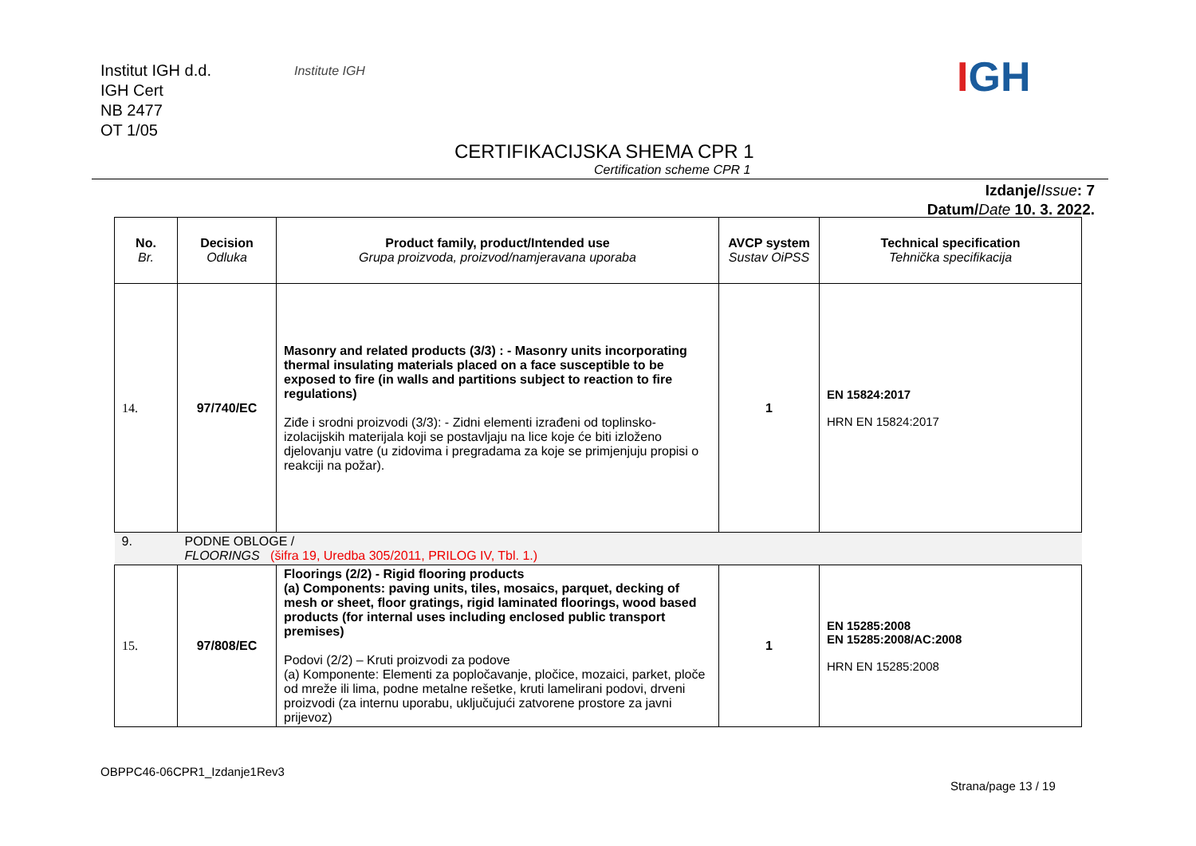Institut IGH d.d.
IGH Cert
NB 2477
OT 1/05
Institute IGH IGH
CERTIFIKACIJSKA SHEMA CPR 1
Certification scheme CPR 1
Izdanje/Issue: 7
Datum/Date 10. 3. 2022.
| No. Br. | Decision Odluka | Product family, product/Intended use Grupa proizvoda, proizvod/namjeravana uporaba | AVCP system Sustav OiPSS | Technical specification Tehnička specifikacija |
| --- | --- | --- | --- | --- |
| 14. | 97/740/EC | Masonry and related products (3/3) : - Masonry units incorporating thermal insulating materials placed on a face susceptible to be exposed to fire (in walls and partitions subject to reaction to fire regulations) Ziđe i srodni proizvodi (3/3): - Zidni elementi izrađeni od toplinsko-izolacijskih materijala koji se postavljaju na lice koje će biti izloženo djelovanju vatre (u zidovima i pregradama za koje se primjenjuju propisi o reakciji na požar). | 1 | EN 15824:2017 HRN EN 15824:2017 |
| 9. | PODNE OBLOGE / FLOORINGS (šifra 19, Uredba 305/2011, PRILOG IV, Tbl. 1.) | | | |
| 15. | 97/808/EC | Floorings (2/2) - Rigid flooring products (a) Components: paving units, tiles, mosaics, parquet, decking of mesh or sheet, floor gratings, rigid laminated floorings, wood based products (for internal uses including enclosed public transport premises) Podovi (2/2) – Kruti proizvodi za podove (a) Komponente: Elementi za popločavanje, pločice, mozaici, parket, ploče od mreže ili lima, podne metalne rešetke, kruti lamelirani podovi, drveni proizvodi (za internu uporabu, uključujući zatvorene prostore za javni prijevoz) | 1 | EN 15285:2008 EN 15285:2008/AC:2008 HRN EN 15285:2008 |
OBPPC46-06CPR1_Izdanje1Rev3
Strana/page 13 / 19